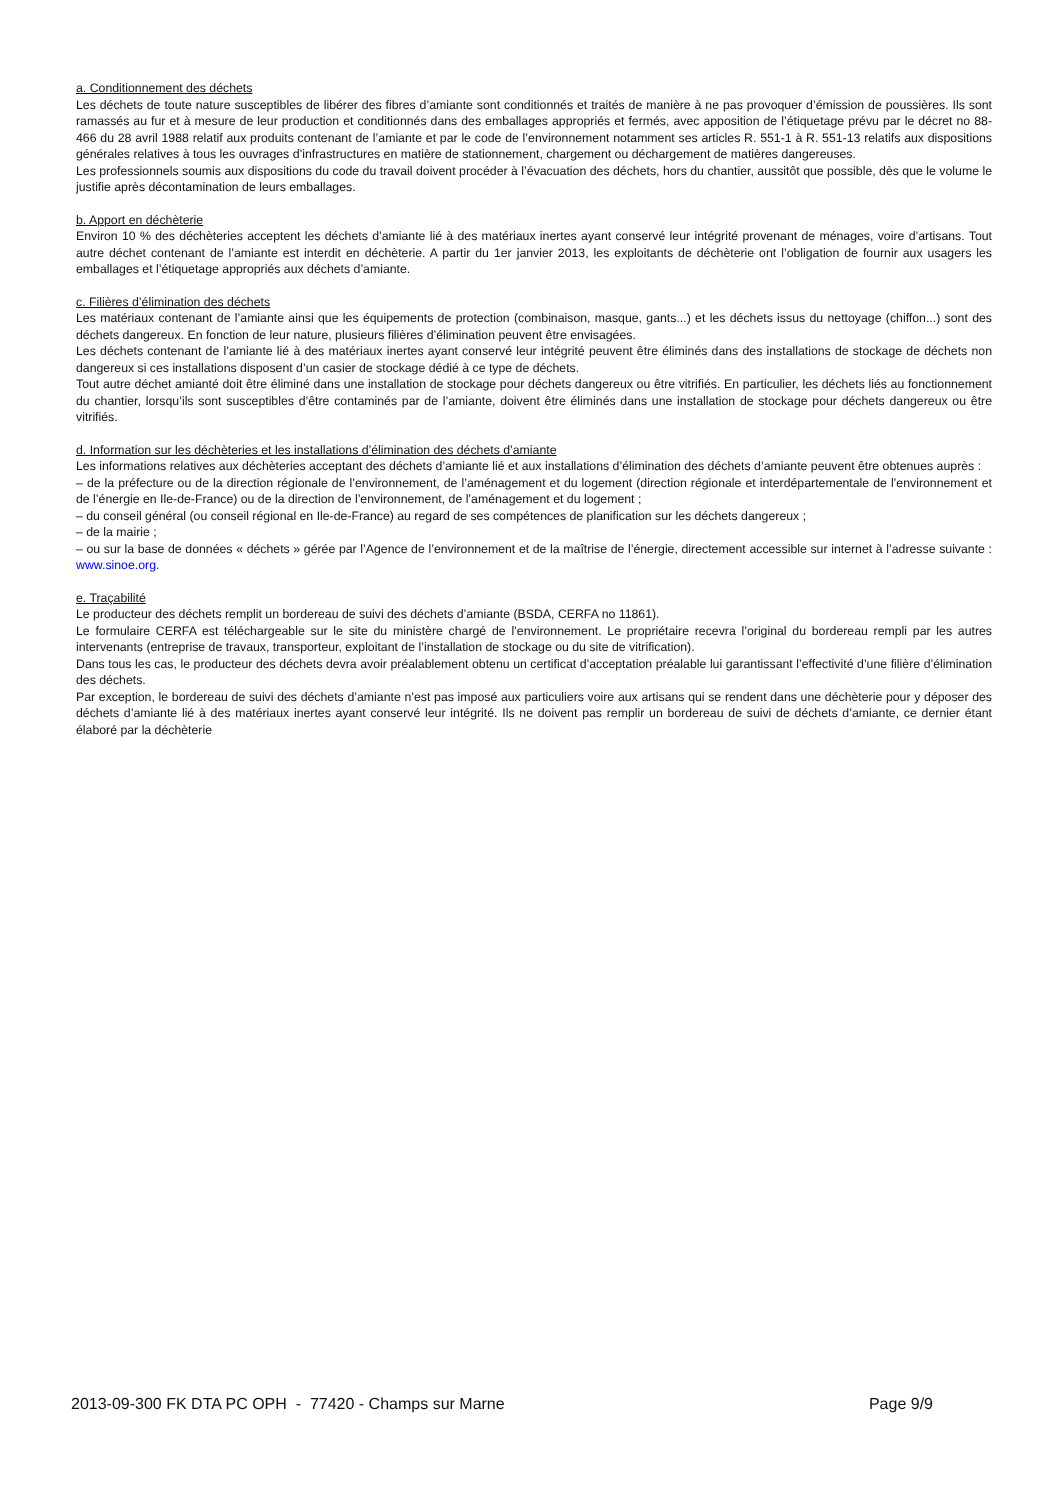a. Conditionnement des déchets
Les déchets de toute nature susceptibles de libérer des fibres d’amiante sont conditionnés et traités de manière à ne pas provoquer d’émission de poussières. Ils sont ramassés au fur et à mesure de leur production et conditionnés dans des emballages appropriés et fermés, avec apposition de l’étiquetage prévu par le décret no 88-466 du 28 avril 1988 relatif aux produits contenant de l’amiante et par le code de l’environnement notamment ses articles R. 551-1 à R. 551-13 relatifs aux dispositions générales relatives à tous les ouvrages d’infrastructures en matière de stationnement, chargement ou déchargement de matières dangereuses.
Les professionnels soumis aux dispositions du code du travail doivent procéder à l’évacuation des déchets, hors du chantier, aussitôt que possible, dès que le volume le justifie après décontamination de leurs emballages.
b. Apport en déchèterie
Environ 10 % des déchèteries acceptent les déchets d’amiante lié à des matériaux inertes ayant conservé leur intégrité provenant de ménages, voire d’artisans. Tout autre déchet contenant de l’amiante est interdit en déchèterie. A partir du 1er janvier 2013, les exploitants de déchèterie ont l’obligation de fournir aux usagers les emballages et l’étiquetage appropriés aux déchets d’amiante.
c. Filières d’élimination des déchets
Les matériaux contenant de l’amiante ainsi que les équipements de protection (combinaison, masque, gants...) et les déchets issus du nettoyage (chiffon...) sont des déchets dangereux. En fonction de leur nature, plusieurs filières d’élimination peuvent être envisagées.
Les déchets contenant de l’amiante lié à des matériaux inertes ayant conservé leur intégrité peuvent être éliminés dans des installations de stockage de déchets non dangereux si ces installations disposent d’un casier de stockage dédié à ce type de déchets.
Tout autre déchet amianté doit être éliminé dans une installation de stockage pour déchets dangereux ou être vitrifiés. En particulier, les déchets liés au fonctionnement du chantier, lorsqu’ils sont susceptibles d’être contaminés par de l’amiante, doivent être éliminés dans une installation de stockage pour déchets dangereux ou être vitrifiés.
d. Information sur les déchèteries et les installations d’élimination des déchets d’amiante
Les informations relatives aux déchèteries acceptant des déchets d’amiante lié et aux installations d’élimination des déchets d’amiante peuvent être obtenues auprès :
– de la préfecture ou de la direction régionale de l’environnement, de l’aménagement et du logement (direction régionale et interdépartementale de l’environnement et de l’énergie en Ile-de-France) ou de la direction de l’environnement, de l’aménagement et du logement ;
– du conseil général (ou conseil régional en Ile-de-France) au regard de ses compétences de planification sur les déchets dangereux ;
– de la mairie ;
– ou sur la base de données « déchets » gérée par l’Agence de l’environnement et de la maîtrise de l’énergie, directement accessible sur internet à l’adresse suivante : www.sinoe.org.
e. Traçabilité
Le producteur des déchets remplit un bordereau de suivi des déchets d’amiante (BSDA, CERFA no 11861).
Le formulaire CERFA est téléchargeable sur le site du ministère chargé de l’environnement. Le propriétaire recevra l’original du bordereau rempli par les autres intervenants (entreprise de travaux, transporteur, exploitant de l’installation de stockage ou du site de vitrification).
Dans tous les cas, le producteur des déchets devra avoir préalablement obtenu un certificat d’acceptation préalable lui garantissant l’effectivité d’une filière d’élimination des déchets.
Par exception, le bordereau de suivi des déchets d’amiante n’est pas imposé aux particuliers voire aux artisans qui se rendent dans une déchèterie pour y déposer des déchets d’amiante lié à des matériaux inertes ayant conservé leur intégrité. Ils ne doivent pas remplir un bordereau de suivi de déchets d’amiante, ce dernier étant élaboré par la déchèterie
2013-09-300 FK DTA PC OPH - 77420 - Champs sur Marne Page 9/9